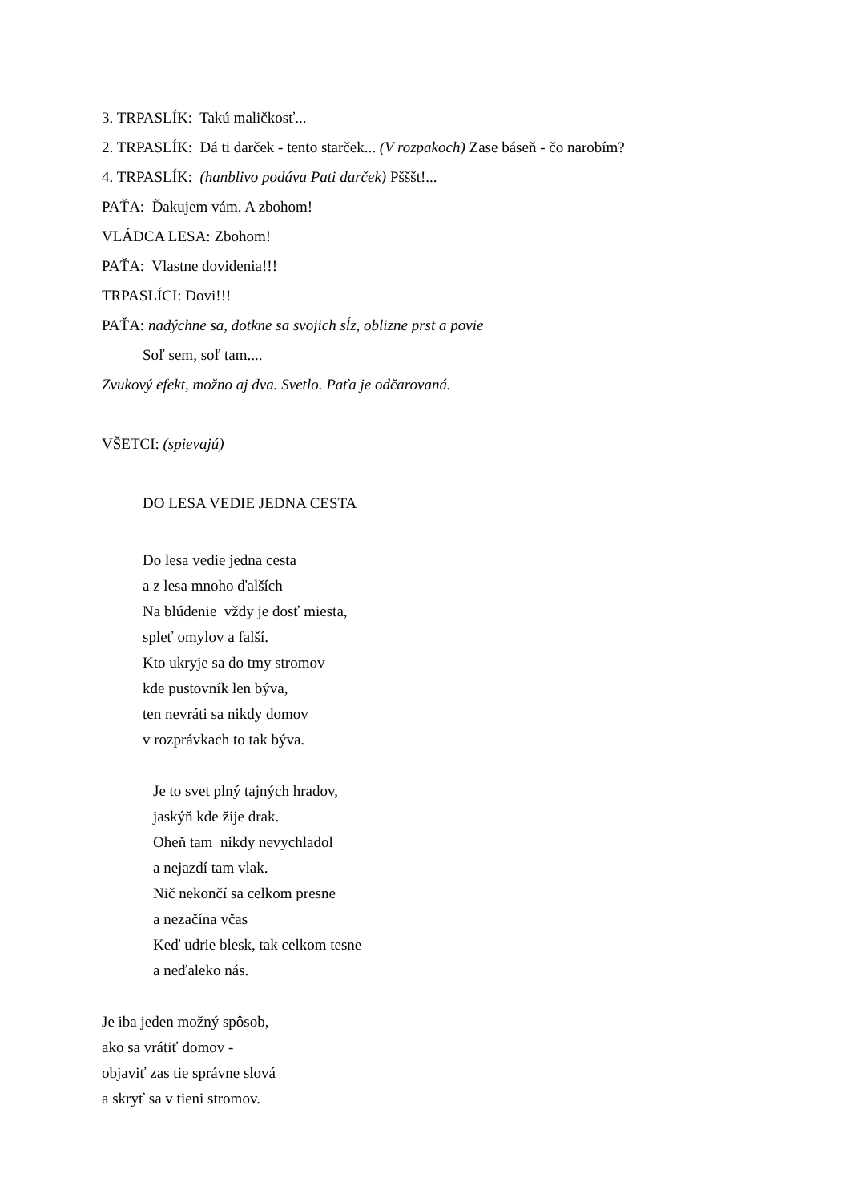3. TRPASLÍK: Takú maličkosť...
2. TRPASLÍK: Dá ti darček - tento starček... (V rozpakoch) Zase báseň - čo narobím?
4. TRPASLÍK: (hanblivo podáva Pati darček) Pšššt!...
PAŤA: Ďakujem vám. A zbohom!
VLÁDCA LESA: Zbohom!
PAŤA: Vlastne dovidenia!!!
TRPASLÍCI: Dovi!!!
PAŤA: nadýchne sa, dotkne sa svojich sĺz, oblizne prst a povie
Soľ sem, soľ tam....
Zvukový efekt, možno aj dva. Svetlo. Paťa je odčarovaná.
VŠETCI: (spievajú)
DO LESA VEDIE JEDNA CESTA
Do lesa vedie jedna cesta
a z lesa mnoho ďalších
Na blúdenie vždy je dosť miesta,
spleť omylov a falší.
Kto ukryje sa do tmy stromov
kde pustovník len býva,
ten nevráti sa nikdy domov
v rozprávkach to tak býva.
Je to svet plný tajných hradov,
jaskýň kde žije drak.
Oheň tam nikdy nevychladol
a nejazdí tam vlak.
Nič nekončí sa celkom presne
a nezačína včas
Keď udrie blesk, tak celkom tesne
a neďaleko nás.
Je iba jeden možný spôsob,
ako sa vrátiť domov -
objaviť zas tie správne slová
a skryť sa v tieni stromov.